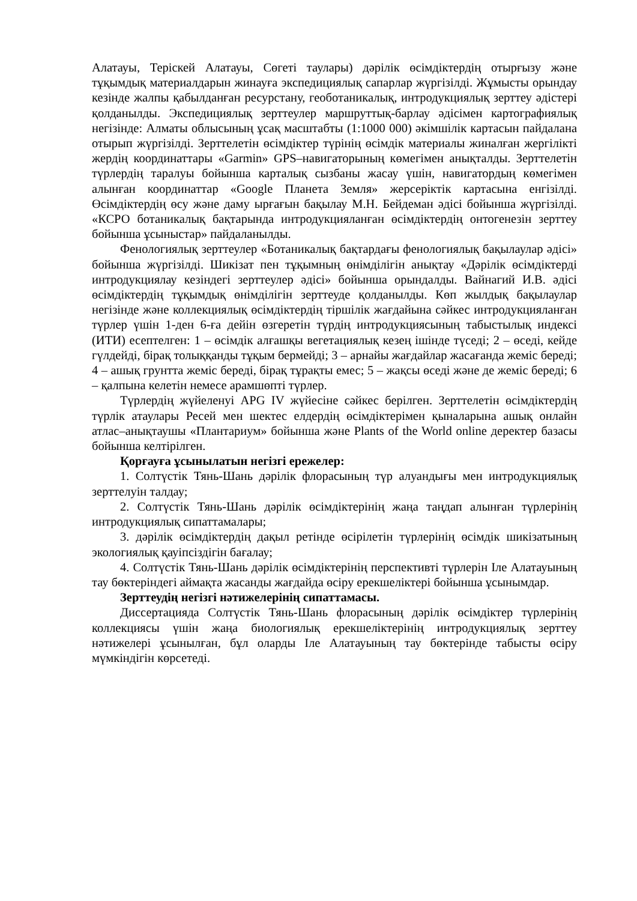Алатауы, Теріскей Алатауы, Сөгеті таулары) дәрілік өсімдіктердің отырғызу және тұқымдық материалдарын жинауға экспедициялық сапарлар жүргізілді. Жұмысты орындау кезінде жалпы қабылданған ресурстану, геоботаникалық, интродукциялық зерттеу әдістері қолданылды. Экспедициялық зерттеулер маршруттық-барлау әдісімен картографиялық негізінде: Алматы облысының ұсақ масштабты (1:1000 000) әкімшілік картасын пайдалана отырып жүргізілді. Зерттелетін өсімдіктер түрінің өсімдік материалы жиналған жергілікті жердің координаттары «Garmin» GPS–навигаторының көмегімен анықталды. Зерттелетін түрлердің таралуы бойынша карталық сызбаны жасау үшін, навигатордың көмегімен алынған координаттар «Google Планета Земля» жерсеріктік картасына енгізілді. Өсімдіктердің өсу және даму ырғағын бақылау М.Н. Бейдеман әдісі бойынша жүргізілді. «КСРО ботаникалық бақтарында интродукцияланған өсімдіктердің онтогенезін зерттеу бойынша ұсыныстар» пайдаланылды.
Фенологиялық зерттеулер «Ботаникалық бақтардағы фенологиялық бақылаулар әдісі» бойынша жүргізілді. Шикізат пен тұқымның өнімділігін анықтау «Дәрілік өсімдіктерді интродукциялау кезіндегі зерттеулер әдісі» бойынша орындалды. Вайнагий И.В. әдісі өсімдіктердің тұқымдық өнімділігін зерттеуде қолданылды. Көп жылдық бақылаулар негізінде және коллекциялық өсімдіктердің тіршілік жағдайына сәйкес интродукцияланған түрлер үшін 1-ден 6-ға дейін өзгеретін түрдің интродукциясының табыстылық индексі (ИТИ) есептелген: 1 – өсімдік алғашқы вегетациялық кезең ішінде түседі; 2 – өседі, кейде гүлдейді, бірақ толыққанды тұқым бермейді; 3 – арнайы жағдайлар жасағанда жеміс береді; 4 – ашық грунтта жеміс береді, бірақ тұрақты емес; 5 – жақсы өседі және де жеміс береді; 6 – қалпына келетін немесе арамшөпті түрлер.
Түрлердің жүйеленуі APG IV жүйесіне сәйкес берілген. Зерттелетін өсімдіктердің түрлік атаулары Ресей мен шектес елдердің өсімдіктерімен қыналарына ашық онлайн атлас–анықтаушы «Плантариум» бойынша және Plants of the World online деректер базасы бойынша келтірілген.
Қорғауға ұсынылатын негізгі ережелер:
1. Солтүстік Тянь-Шань дәрілік флорасының түр алуандығы мен интродукциялық зерттелуін талдау;
2. Солтүстік Тянь-Шань дәрілік өсімдіктерінің жаңа таңдап алынған түрлерінің интродукциялық сипаттамалары;
3. дәрілік өсімдіктердің дақыл ретінде өсірілетін түрлерінің өсімдік шикізатының экологиялық қауіпсіздігін бағалау;
4. Солтүстік Тянь-Шань дәрілік өсімдіктерінің перспективті түрлерін Іле Алатауының тау бөктеріндегі аймақта жасанды жағдайда өсіру ерекшеліктері бойынша ұсынымдар.
Зерттеудің негізгі нәтижелерінің сипаттамасы.
Диссертацияда Солтүстік Тянь-Шань флорасының дәрілік өсімдіктер түрлерінің коллекциясы үшін жаңа биологиялық ерекшеліктерінің интродукциялық зерттеу нәтижелері ұсынылған, бұл оларды Іле Алатауының тау бөктерінде табысты өсіру мүмкіндігін көрсетеді.